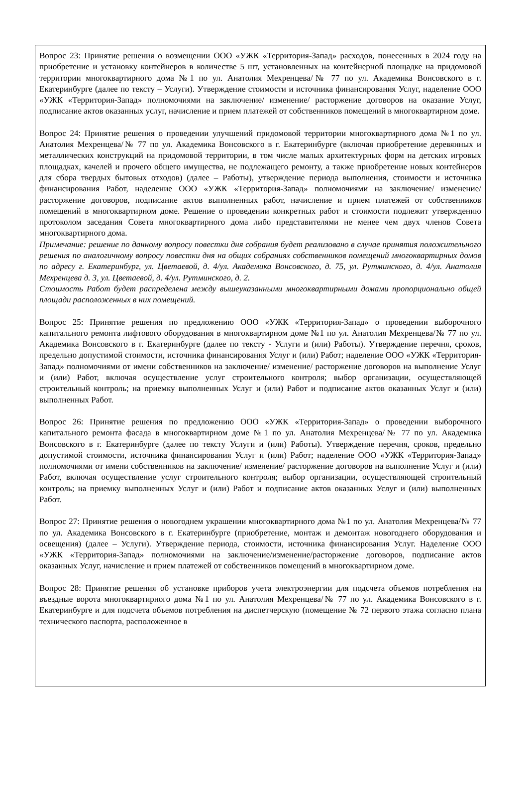Вопрос 23: Принятие решения о возмещении ООО «УЖК «Территория-Запад» расходов, понесенных в 2024 году на приобретение и установку контейнеров в количестве 5 шт, установленных на контейнерной площадке на придомовой территории многоквартирного дома №1 по ул. Анатолия Мехренцева/№ 77 по ул. Академика Вонсовского в г. Екатеринбурге (далее по тексту – Услуги). Утверждение стоимости и источника финансирования Услуг, наделение ООО «УЖК «Территория-Запад» полномочиями на заключение/ изменение/ расторжение договоров на оказание Услуг, подписание актов оказанных услуг, начисление и прием платежей от собственников помещений в многоквартирном доме.
Вопрос 24: Принятие решения о проведении улучшений придомовой территории многоквартирного дома №1 по ул. Анатолия Мехренцева/№ 77 по ул. Академика Вонсовского в г. Екатеринбурге (включая приобретение деревянных и металлических конструкций на придомовой территории, в том числе малых архитектурных форм на детских игровых площадках, качелей и прочего общего имущества, не подлежащего ремонту, а также приобретение новых контейнеров для сбора твердых бытовых отходов) (далее – Работы), утверждение периода выполнения, стоимости и источника финансирования Работ, наделение ООО «УЖК «Территория-Запад» полномочиями на заключение/ изменение/ расторжение договоров, подписание актов выполненных работ, начисление и прием платежей от собственников помещений в многоквартирном доме. Решение о проведении конкретных работ и стоимости подлежит утверждению протоколом заседания Совета многоквартирного дома либо представителями не менее чем двух членов Совета многоквартирного дома.
Примечание: решение по данному вопросу повестки дня собрания будет реализовано в случае принятия положительного решения по аналогичному вопросу повестки дня на общих собраниях собственников помещений многоквартирных домов по адресу г. Екатеринбург, ул. Цветаевой, д. 4/ул. Академика Вонсовского, д. 75, ул. Рутминского, д. 4/ул. Анатолия Мехренцева д. 3, ул. Цветаевой, д. 4/ул. Рутминского, д. 2.
Стоимость Работ будет распределена между вышеуказанными многоквартирными домами пропорционально общей площади расположенных в них помещений.
Вопрос 25: Принятие решения по предложению ООО «УЖК «Территория-Запад» о проведении выборочного капитального ремонта лифтового оборудования в многоквартирном доме №1 по ул. Анатолия Мехренцева/№ 77 по ул. Академика Вонсовского в г. Екатеринбурге (далее по тексту - Услуги и (или) Работы). Утверждение перечня, сроков, предельно допустимой стоимости, источника финансирования Услуг и (или) Работ; наделение ООО «УЖК «Территория-Запад» полномочиями от имени собственников на заключение/ изменение/ расторжение договоров на выполнение Услуг и (или) Работ, включая осуществление услуг строительного контроля; выбор организации, осуществляющей строительный контроль; на приемку выполненных Услуг и (или) Работ и подписание актов оказанных Услуг и (или) выполненных Работ.
Вопрос 26: Принятие решения по предложению ООО «УЖК «Территория-Запад» о проведении выборочного капитального ремонта фасада в многоквартирном доме №1 по ул. Анатолия Мехренцева/№ 77 по ул. Академика Вонсовского в г. Екатеринбурге (далее по тексту Услуги и (или) Работы). Утверждение перечня, сроков, предельно допустимой стоимости, источника финансирования Услуг и (или) Работ; наделение ООО «УЖК «Территория-Запад» полномочиями от имени собственников на заключение/ изменение/ расторжение договоров на выполнение Услуг и (или) Работ, включая осуществление услуг строительного контроля; выбор организации, осуществляющей строительный контроль; на приемку выполненных Услуг и (или) Работ и подписание актов оказанных Услуг и (или) выполненных Работ.
Вопрос 27: Принятие решения о новогоднем украшении многоквартирного дома №1 по ул. Анатолия Мехренцева/№ 77 по ул. Академика Вонсовского в г. Екатеринбурге (приобретение, монтаж и демонтаж новогоднего оборудования и освещения) (далее – Услуги). Утверждение периода, стоимости, источника финансирования Услуг. Наделение ООО «УЖК «Территория-Запад» полномочиями на заключение/изменение/расторжение договоров, подписание актов оказанных Услуг, начисление и прием платежей от собственников помещений в многоквартирном доме.
Вопрос 28: Принятие решения об установке приборов учета электроэнергии для подсчета объемов потребления на въездные ворота многоквартирного дома №1 по ул. Анатолия Мехренцева/№ 77 по ул. Академика Вонсовского в г. Екатеринбурге и для подсчета объемов потребления на диспетчерскую (помещение № 72 первого этажа согласно плана технического паспорта, расположенное в